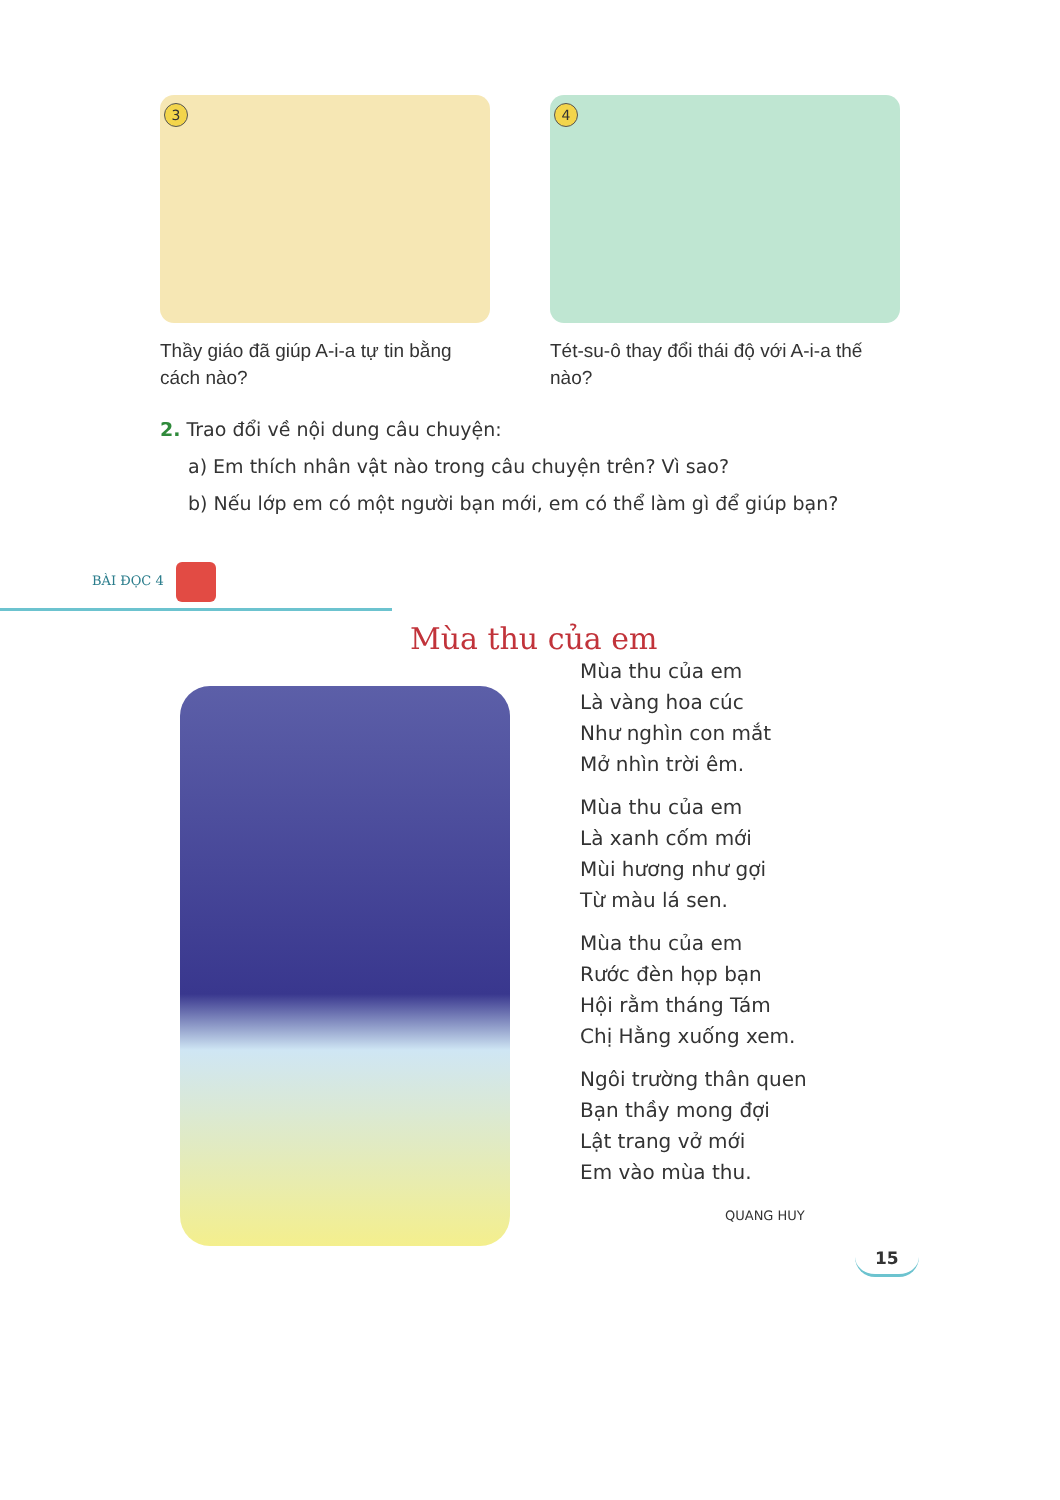3
Thầy giáo đã giúp A-i-a tự tin bằng cách nào?
4
Tét-su-ô thay đổi thái độ với A-i-a thế nào?
2. Trao đổi về nội dung câu chuyện:
a) Em thích nhân vật nào trong câu chuyện trên? Vì sao?
b) Nếu lớp em có một người bạn mới, em có thể làm gì để giúp bạn?
BÀI ĐỌC 4
Mùa thu của em
Mùa thu của em
Là vàng hoa cúc
Như nghìn con mắt
Mở nhìn trời êm.
Mùa thu của em
Là xanh cốm mới
Mùi hương như gợi
Từ màu lá sen.
Mùa thu của em
Rước đèn họp bạn
Hội rằm tháng Tám
Chị Hằng xuống xem.
Ngôi trường thân quen
Bạn thầy mong đợi
Lật trang vở mới
Em vào mùa thu.
QUANG HUY
15